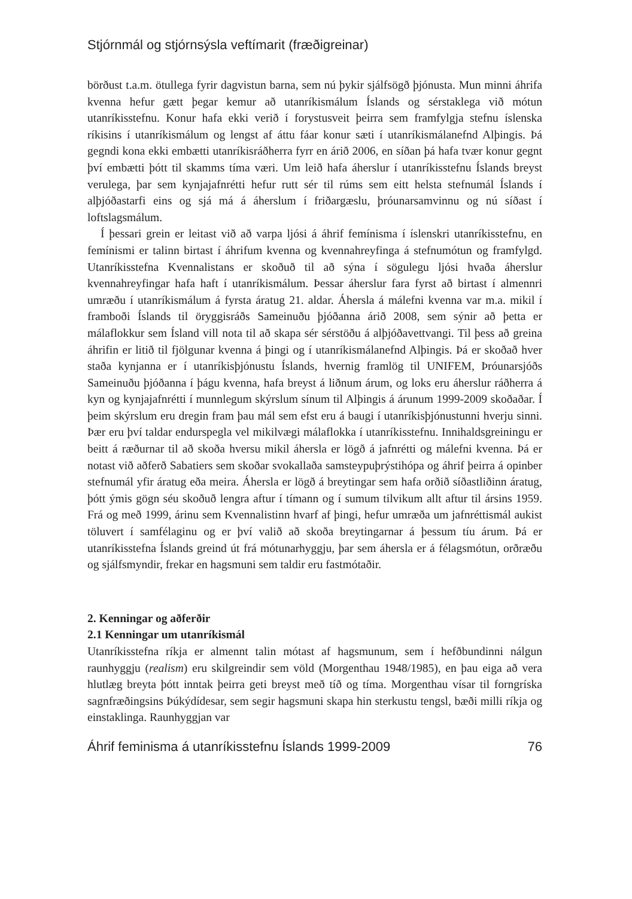Stjórnmál og stjórnsýsla veftímarit (fræðigreinar)
börðust t.a.m. ötullega fyrir dagvistun barna, sem nú þykir sjálfsögð þjónusta. Mun minni áhrifa kvenna hefur gætt þegar kemur að utanríkismálum Íslands og sérstaklega við mótun utanríkisstefnu. Konur hafa ekki verið í forystusveit þeirra sem framfylgja stefnu íslenska ríkisins í utanríkismálum og lengst af áttu fáar konur sæti í utanríkismálanefnd Alþingis. Þá gegndi kona ekki embætti utanríkisráðherra fyrr en árið 2006, en síðan þá hafa tvær konur gegnt því embætti þótt til skamms tíma væri. Um leið hafa áherslur í utanríkisstefnu Íslands breyst verulega, þar sem kynjajafnrétti hefur rutt sér til rúms sem eitt helsta stefnumál Íslands í alþjóðastarfi eins og sjá má á áherslum í friðargæslu, þróunarsamvinnu og nú síðast í loftslagsmálum.
Í þessari grein er leitast við að varpa ljósi á áhrif femínisma í íslenskri utanríkisstefnu, en femínismi er talinn birtast í áhrifum kvenna og kvennahreyfinga á stefnumótun og framfylgd. Utanríkisstefna Kvennalistans er skoðuð til að sýna í sögulegu ljósi hvaða áherslur kvennahreyfingar hafa haft í utanríkismálum. Þessar áherslur fara fyrst að birtast í almennri umræðu í utanríkismálum á fyrsta áratug 21. aldar. Áhersla á málefni kvenna var m.a. mikil í framboði Íslands til öryggisráðs Sameinuðu þjóðanna árið 2008, sem sýnir að þetta er málaflokkur sem Ísland vill nota til að skapa sér sérstöðu á alþjóðavettvangi. Til þess að greina áhrifin er litið til fjölgunar kvenna á þingi og í utanríkismálanefnd Alþingis. Þá er skoðað hver staða kynjanna er í utanríkisþjónustu Íslands, hvernig framlög til UNIFEM, Þróunarsjóðs Sameinuðu þjóðanna í þágu kvenna, hafa breyst á liðnum árum, og loks eru áherslur ráðherra á kyn og kynjajafnrétti í munnlegum skýrslum sínum til Alþingis á árunum 1999-2009 skoðaðar. Í þeim skýrslum eru dregin fram þau mál sem efst eru á baugi í utanríkisþjónustunni hverju sinni. Þær eru því taldar endurspegla vel mikilvægi málaflokka í utanríkisstefnu. Innihaldsgreiningu er beitt á ræðurnar til að skoða hversu mikil áhersla er lögð á jafnrétti og málefni kvenna. Þá er notast við aðferð Sabatiers sem skoðar svokallaða samsteypuþrýstihópa og áhrif þeirra á opinber stefnumál yfir áratug eða meira. Áhersla er lögð á breytingar sem hafa orðið síðastliðinn áratug, þótt ýmis gögn séu skoðuð lengra aftur í tímann og í sumum tilvikum allt aftur til ársins 1959. Frá og með 1999, árinu sem Kvennalistinn hvarf af þingi, hefur umræða um jafnréttismál aukist töluvert í samfélaginu og er því valið að skoða breytingarnar á þessum tíu árum. Þá er utanríkisstefna Íslands greind út frá mótunarhyggju, þar sem áhersla er á félagsmótun, orðræðu og sjálfsmyndir, frekar en hagsmuni sem taldir eru fastmótaðir.
2. Kenningar og aðferðir
2.1 Kenningar um utanríkismál
Utanríkisstefna ríkja er almennt talin mótast af hagsmunum, sem í hefðbundinni nálgun raunhyggju (realism) eru skilgreindir sem völd (Morgenthau 1948/1985), en þau eiga að vera hlutlæg breyta þótt inntak þeirra geti breyst með tíð og tíma. Morgenthau vísar til forngríska sagnfræðingsins Þúkýdídesar, sem segir hagsmuni skapa hin sterkustu tengsl, bæði milli ríkja og einstaklinga. Raunhyggjan var
Áhrif feminisma á utanríkisstefnu Íslands 1999-2009 76